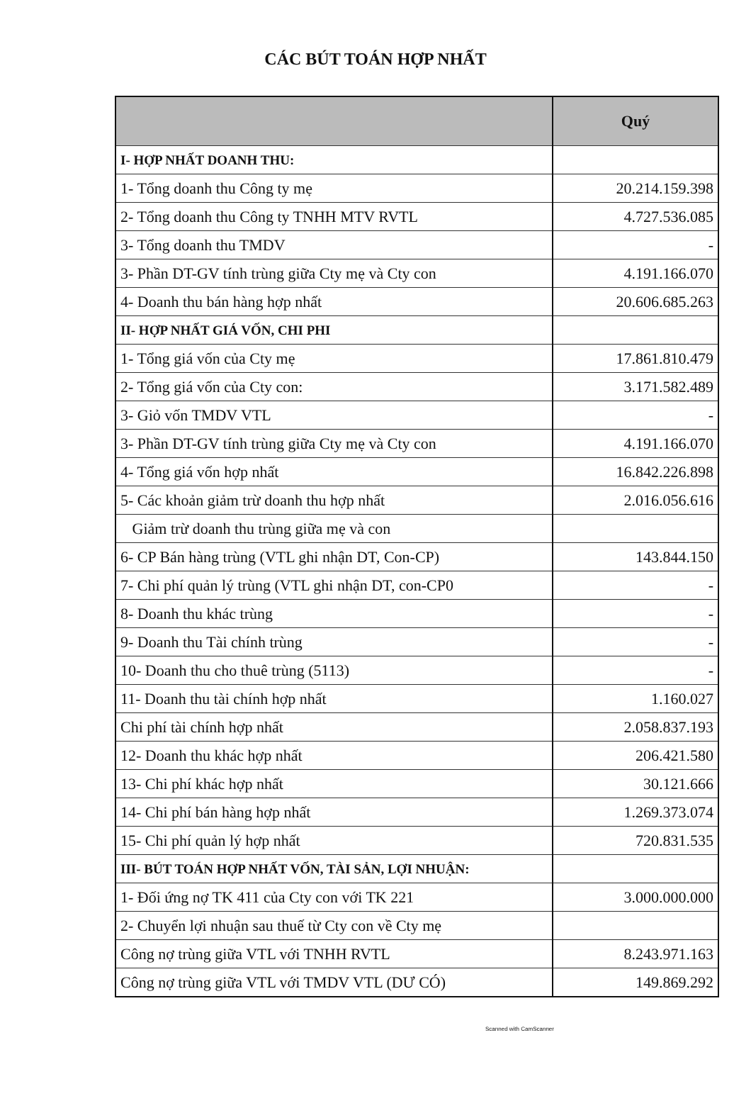CÁC BÚT TOÁN HỢP NHẤT
| | Quý |
| --- | --- |
| I- HỢP NHẤT DOANH THU: | |
| 1- Tổng doanh thu Công ty mẹ | 20.214.159.398 |
| 2- Tổng doanh thu Công ty TNHH MTV RVTL | 4.727.536.085 |
| 3- Tổng doanh thu TMDV | - |
| 3- Phần DT-GV tính trùng giữa Cty mẹ và Cty con | 4.191.166.070 |
| 4- Doanh thu bán hàng hợp nhất | 20.606.685.263 |
| II- HỢP NHẤT GIÁ VỐN, CHI PHI | |
| 1- Tổng giá vốn của Cty mẹ | 17.861.810.479 |
| 2- Tổng giá vốn của Cty con: | 3.171.582.489 |
| 3- Giỏ vốn TMDV VTL | - |
| 3- Phần DT-GV tính trùng giữa Cty mẹ và Cty con | 4.191.166.070 |
| 4- Tổng giá vốn hợp nhất | 16.842.226.898 |
| 5- Các khoản giảm trừ doanh thu hợp nhất | 2.016.056.616 |
| Giảm trừ doanh thu trùng giữa mẹ và con | |
| 6- CP Bán hàng trùng (VTL ghi nhận DT, Con-CP) | 143.844.150 |
| 7- Chi phí quản lý trùng (VTL ghi nhận DT, con-CP0 | - |
| 8- Doanh thu khác trùng | - |
| 9- Doanh thu Tài chính trùng | - |
| 10- Doanh thu cho thuê trùng (5113) | - |
| 11- Doanh thu tài chính hợp nhất | 1.160.027 |
| Chi phí tài chính hợp nhất | 2.058.837.193 |
| 12- Doanh thu khác hợp nhất | 206.421.580 |
| 13- Chi phí khác hợp nhất | 30.121.666 |
| 14- Chi phí bán hàng hợp nhất | 1.269.373.074 |
| 15- Chi phí quản lý hợp nhất | 720.831.535 |
| III- BÚT TOÁN HỢP NHẤT VỐN, TÀI SẢN, LỢI NHUẬN: | |
| 1- Đối ứng nợ TK 411 của Cty con với TK 221 | 3.000.000.000 |
| 2- Chuyển lợi nhuận sau thuế từ Cty con về Cty mẹ | |
| Công nợ trùng giữa VTL với TNHH RVTL | 8.243.971.163 |
| Công nợ trùng giữa VTL với TMDV VTL (DƯ CÓ) | 149.869.292 |
Scanned with CamScanner